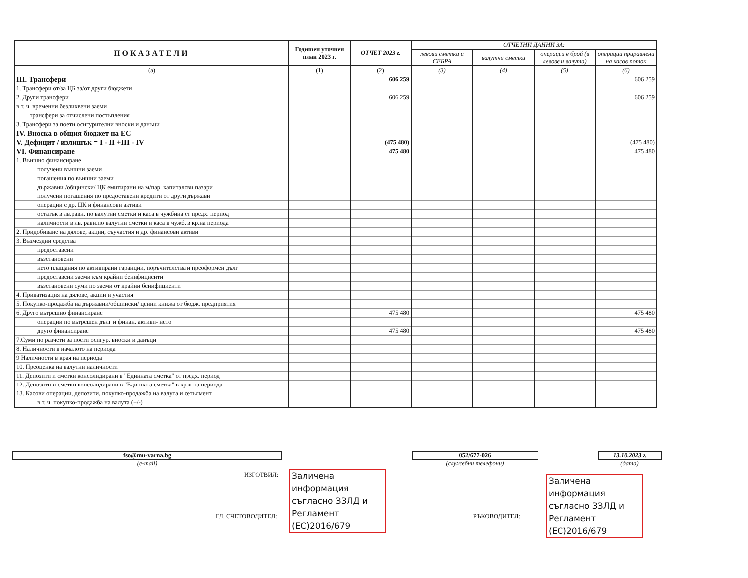| ПОКАЗАТЕЛИ | Годишен уточнен план 2023 г. | ОТЧЕТ 2023 г. | ОТЧЕТНИ ДАННИ ЗА: | | | |
| --- | --- | --- | --- | --- | --- | --- |
| | | | левови сметки и СЕБРА | валутни сметки | операции в брой (в левове и валута) | операции приравнени на касов поток |
| (а) | (1) | (2) | (3) | (4) | (5) | (6) |
| III. Трансфери | | 606 259 | | | | 606 259 |
| 1. Трансфери от/за ЦБ за/от други бюджети | | | | | | |
| 2. Други трансфери | | 606 259 | | | | 606 259 |
| в т. ч. временни безлихвени заеми | | | | | | |
| трансфери за отчислени постъпления | | | | | | |
| 3. Трансфери за поети осигурителни вноски и данъци | | | | | | |
| IV. Вноска в общия бюджет на ЕС | | | | | | |
| V. Дефицит / излишък = I - II +III - IV | | (475 480) | | | | (475 480) |
| VI. Финансиране | | 475 480 | | | | 475 480 |
| 1. Външно финансиране | | | | | | |
| получени външни заеми | | | | | | |
| погашения по външни заеми | | | | | | |
| държавни /общински/ ЦК емитирани на м/пар. капиталови пазари | | | | | | |
| получени погашения по предоставени кредити от други държави | | | | | | |
| операции с др. ЦК и финансови активи | | | | | | |
| остатък в лв.равн. по валутни сметки и каса в чужбина от предх. период | | | | | | |
| наличности в лв. равн.по валутни сметки и каса в чужб. в кр.на периода | | | | | | |
| 2. Придобиване на дялове, акции, съучастия и др. финансови активи | | | | | | |
| 3. Възмездни средства | | | | | | |
| предоставени | | | | | | |
| възстановени | | | | | | |
| нето плащания по активирани гаранции, поръчителства и преоформен дълг | | | | | | |
| предоставени заеми към крайни бенифициенти | | | | | | |
| възстановени суми по заеми от крайни бенифициенти | | | | | | |
| 4. Приватизация на дялове, акции и участия | | | | | | |
| 5. Покупко-продажба на държавни/общински/ ценни книжа от бюдж. предприятия | | | | | | |
| 6. Друго вътрешно финансиране | | 475 480 | | | | 475 480 |
| операции по вътрешен дълг и финан. активи- нето | | | | | | |
| друго финансиране | | 475 480 | | | | 475 480 |
| 7.Суми по разчети за поети осигур. вноски и данъци | | | | | | |
| 8. Наличности в началото на периода | | | | | | |
| 9 Наличности в края на периода | | | | | | |
| 10. Преоценка на валутни наличности | | | | | | |
| 11. Депозити и сметки консолидирани в "Единната сметка" от предх. период | | | | | | |
| 12. Депозити и сметки консолидирани в "Единната сметка" в края на периода | | | | | | |
| 13. Касови операции, депозити, покупко-продажба на валута и сетълмент | | | | | | |
| в т. ч. покупко-продажба на валута (+/-) | | | | | | |
fso@mu-varna.bg
(e-mail)
052/677-026
(служебни телефони)
13.10.2023 г.
(дата)
ИЗГОТВИЛ:
ГЛ. СЧЕТОВОДИТЕЛ: РЪКОВОДИТЕЛ:
Заличена информация съгласно ЗЗЛД и Регламент (ЕС)2016/679
Заличена информация съгласно ЗЗЛД и Регламент (ЕС)2016/679